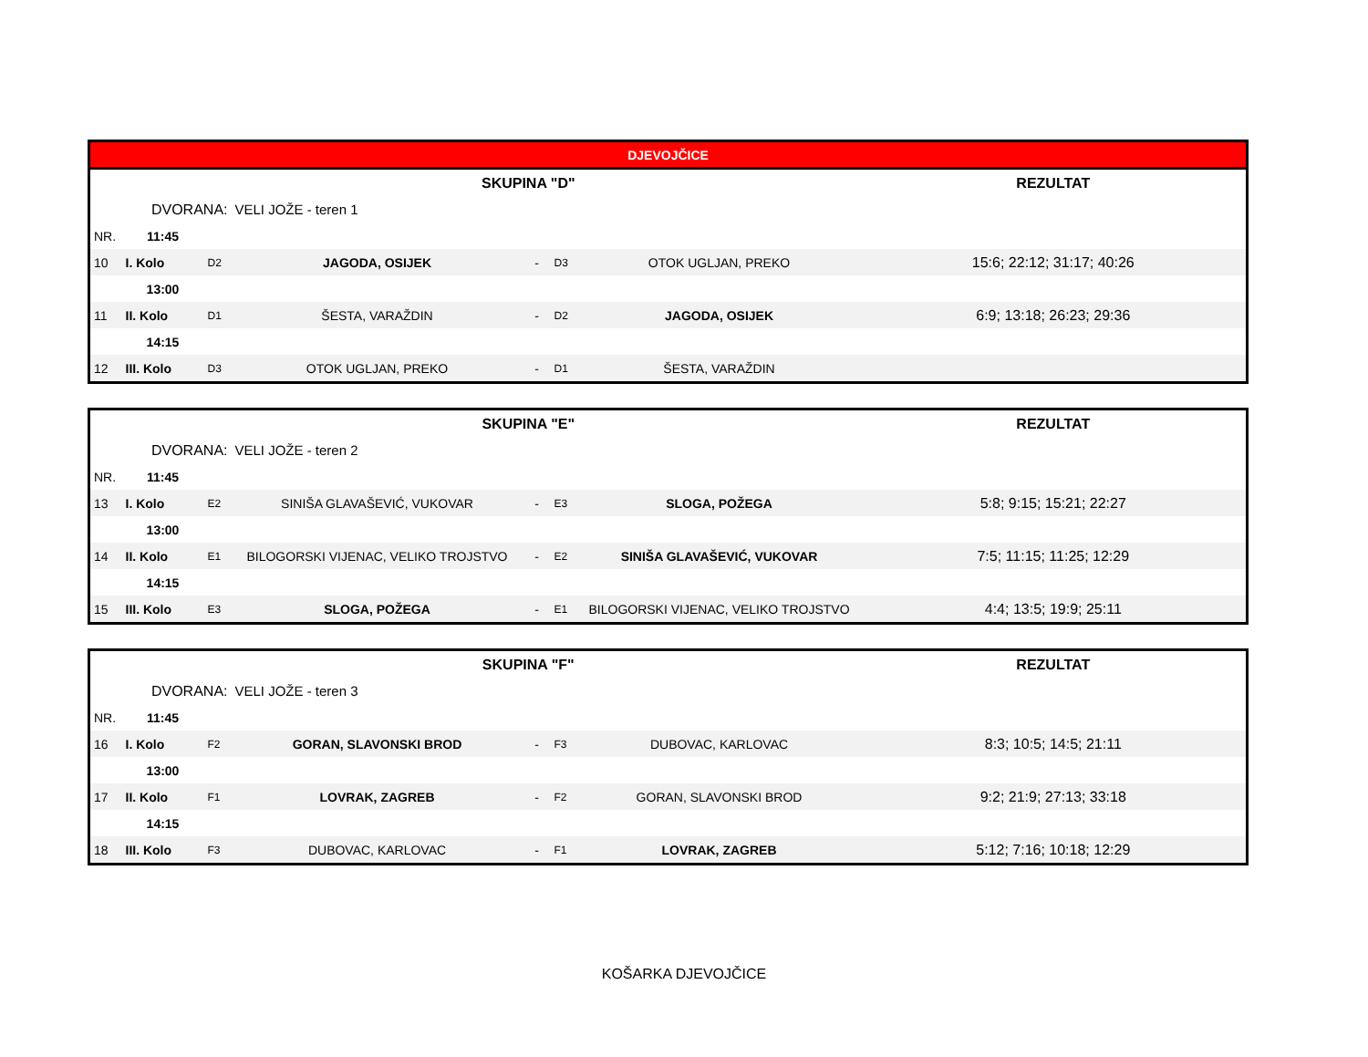| DJEVOJČICE | | | | | | | |
| --- | --- | --- | --- | --- | --- | --- | --- |
| SKUPINA "D" | | | | | | | REZULTAT |
| DVORANA: | | | VELI JOŽE - teren 1 | | | | |
| NR. | 11:45 | | | | | | |
| 10 | I. Kolo | D2 | JAGODA, OSIJEK | - | D3 | OTOK UGLJAN, PREKO | 15:6; 22:12; 31:17; 40:26 |
| | 13:00 | | | | | | |
| 11 | II. Kolo | D1 | ŠESTA, VARAŽDIN | - | D2 | JAGODA, OSIJEK | 6:9; 13:18; 26:23; 29:36 |
| | 14:15 | | | | | | |
| 12 | III. Kolo | D3 | OTOK UGLJAN, PREKO | - | D1 | ŠESTA, VARAŽDIN | |
| SKUPINA "E" | | | | | | | REZULTAT |
| DVORANA: | | | VELI JOŽE - teren 2 | | | | |
| NR. | 11:45 | | | | | | |
| 13 | I. Kolo | E2 | SINIŠA GLAVAŠEVIĆ, VUKOVAR | - | E3 | SLOGA, POŽEGA | 5:8; 9:15; 15:21; 22:27 |
| | 13:00 | | | | | | |
| 14 | II. Kolo | E1 | BILOGORSKI VIJENAC, VELIKO TROJSTVO | - | E2 | SINIŠA GLAVAŠEVIĆ, VUKOVAR | 7:5; 11:15; 11:25; 12:29 |
| | 14:15 | | | | | | |
| 15 | III. Kolo | E3 | SLOGA, POŽEGA | - | E1 | BILOGORSKI VIJENAC, VELIKO TROJSTVO | 4:4; 13:5; 19:9; 25:11 |
| SKUPINA "F" | | | | | | | REZULTAT |
| DVORANA: | | | VELI JOŽE - teren 3 | | | | |
| NR. | 11:45 | | | | | | |
| 16 | I. Kolo | F2 | GORAN, SLAVONSKI BROD | - | F3 | DUBOVAC, KARLOVAC | 8:3; 10:5; 14:5; 21:11 |
| | 13:00 | | | | | | |
| 17 | II. Kolo | F1 | LOVRAK, ZAGREB | - | F2 | GORAN, SLAVONSKI BROD | 9:2; 21:9; 27:13; 33:18 |
| | 14:15 | | | | | | |
| 18 | III. Kolo | F3 | DUBOVAC, KARLOVAC | - | F1 | LOVRAK, ZAGREB | 5:12; 7:16; 10:18; 12:29 |
KOŠARKA DJEVOJČICE